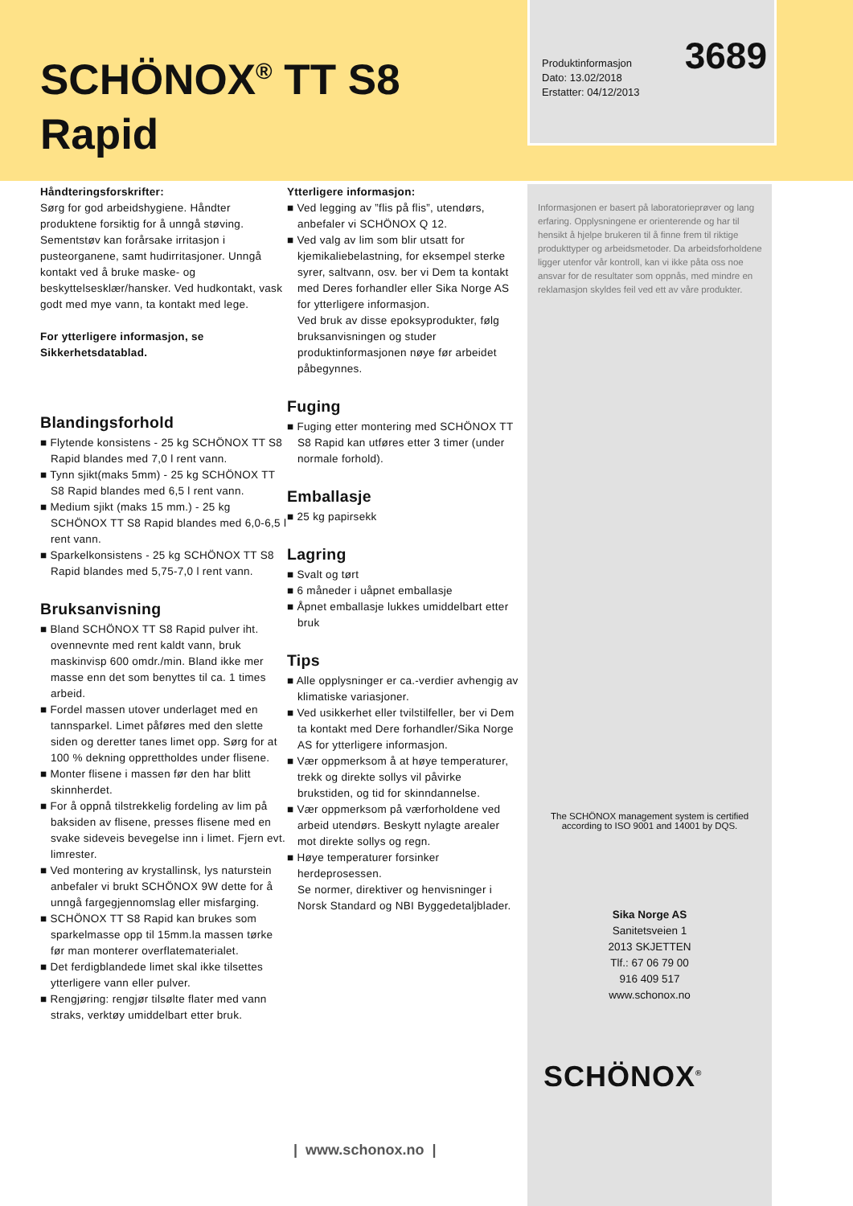SCHÖNOX<sup>®</sup> TT S8
Rapid
Håndteringsforskrifter:
Sørg for god arbeidshygiene. Håndter produktene forsiktig for å unngå støving. Sementstøv kan forårsake irritasjon i pusteorganene, samt hudirritasjoner. Unngå kontakt ved å bruke maske- og beskyttelsesklær/hansker. Ved hudkontakt, vask godt med mye vann, ta kontakt med lege.
For ytterligere informasjon, se Sikkerhetsdatablad.
Blandingsforhold
■ Flytende konsistens - 25 kg SCHÖNOX TT S8 Rapid blandes med 7,0 l rent vann.
■ Tynn sjikt(maks 5mm) - 25 kg SCHÖNOX TT S8 Rapid blandes med 6,5 l rent vann.
■ Medium sjikt (maks 15 mm.) - 25 kg SCHÖNOX TT S8 Rapid blandes med 6,0-6,5 l rent vann.
■ Sparkelkonsistens - 25 kg SCHÖNOX TT S8 Rapid blandes med 5,75-7,0 l rent vann.
Bruksanvisning
■ Bland SCHÖNOX TT S8 Rapid pulver iht. ovennevnte med rent kaldt vann, bruk maskinvisp 600 omdr./min. Bland ikke mer masse enn det som benyttes til ca. 1 times arbeid.
■ Fordel massen utover underlaget med en tannsparkel. Limet påføres med den slette siden og deretter tanes limet opp. Sørg for at 100 % dekning opprettholdes under flisene.
■ Monter flisene i massen før den har blitt skinnherdet.
■ For å oppnå tilstrekkelig fordeling av lim på baksiden av flisene, presses flisene med en svake sideveis bevegelse inn i limet. Fjern evt. limrester.
■ Ved montering av krystallinsk, lys naturstein anbefaler vi brukt SCHÖNOX 9W dette for å unngå fargegjennomslag eller misfarging.
■ SCHÖNOX TT S8 Rapid kan brukes som sparkelmasse opp til 15mm.la massen tørke før man monterer overflatematerialet.
■ Det ferdigblandede limet skal ikke tilsettes ytterligere vann eller pulver.
■ Rengjøring: rengjør tilsølte flater med vann straks, verktøy umiddelbart etter bruk.
Ytterligere informasjon:
■ Ved legging av ”flis på flis”, utendørs, anbefaler vi SCHÖNOX Q 12.
■ Ved valg av lim som blir utsatt for kjemikaliebelastning, for eksempel sterke syrer, saltvann, osv. ber vi Dem ta kontakt med Deres forhandler eller Sika Norge AS for ytterligere informasjon.
Ved bruk av disse epoksyprodukter, følg bruksanvisningen og studer produktinformasjonen nøye før arbeidet påbegynnes.
Fuging
■ Fuging etter montering med SCHÖNOX TT S8 Rapid kan utføres etter 3 timer (under normale forhold).
Emballasje
■ 25 kg papirsekk
Lagring
■ Svalt og tørt
■ 6 måneder i uåpnet emballasje
■ Åpnet emballasje lukkes umiddelbart etter bruk
Tips
■ Alle opplysninger er ca.-verdier avhengig av klimatiske variasjoner.
■ Ved usikkerhet eller tvilstilfeller, ber vi Dem ta kontakt med Dere forhandler/Sika Norge AS for ytterligere informasjon.
■ Vær oppmerksom å at høye temperaturer, trekk og direkte sollys vil påvirke brukstiden, og tid for skinndannelse.
■ Vær oppmerksom på værforholdene ved arbeid utendørs. Beskytt nylagte arealer mot direkte sollys og regn.
■ Høye temperaturer forsinker herdeprosessen.
Se normer, direktiver og henvisninger i Norsk Standard og NBI Byggedetaljblader.
3689 Produktinformasjon
Dato: 13.02/2018
Erstatter: 04/12/2013
Informasjonen er basert på laboratorieprøver og lang erfaring. Opplysningene er orienterende og har til hensikt å hjelpe brukeren til å finne frem til riktige produkttyper og arbeidsmetoder. Da arbeidsforholdene ligger utenfor vår kontroll, kan vi ikke påta oss noe ansvar for de resultater som oppnås, med mindre en reklamasjon skyldes feil ved ett av våre produkter.
The SCHÖNOX management system is certified
according to ISO 9001 and 14001 by DQS.
Sika Norge AS
Sanitetsveien 1
2013 SKJETTEN
Tlf.: 67 06 79 00
916 409 517
www.schonox.no
SCHÖNOX<sup>®</sup>
| www.schonox.no |